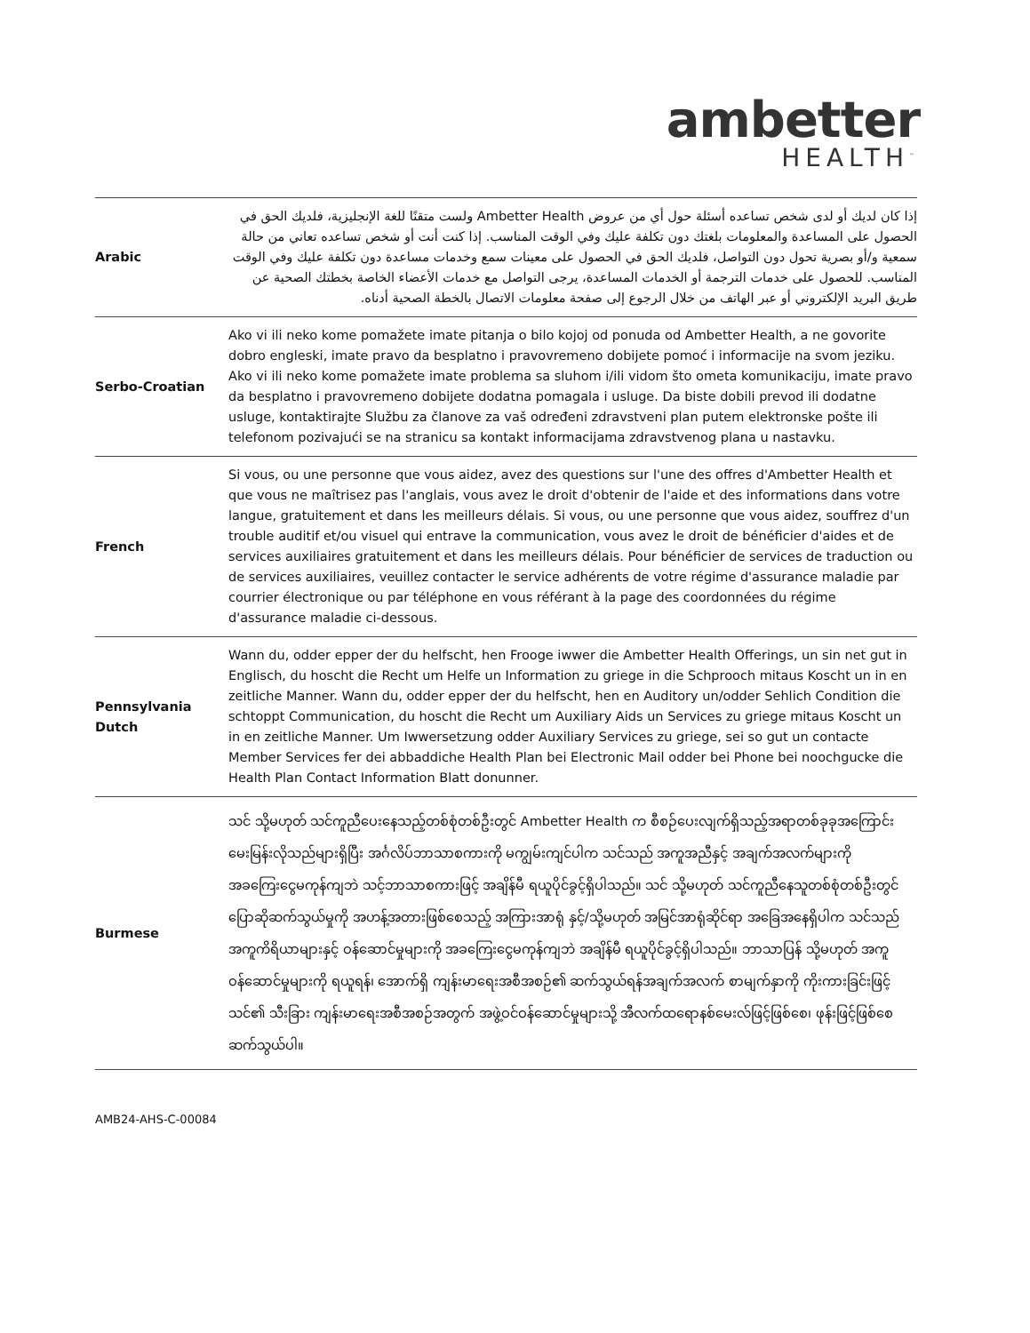ambetter
HEALTH<sup>™</sup>
| Arabic | إذا كان لديك أو لدى شخص تساعده أسئلة حول أي من عروض Ambetter Health ولست متقنًا للغة الإنجليزية، فلديك الحق في الحصول على المساعدة والمعلومات بلغتك دون تكلفة عليك وفي الوقت المناسب. إذا كنت أنت أو شخص تساعده تعاني من حالة سمعية و/أو بصرية تحول دون التواصل، فلديك الحق في الحصول على معينات سمع وخدمات مساعدة دون تكلفة عليك وفي الوقت المناسب. للحصول على خدمات الترجمة أو الخدمات المساعدة، يرجى التواصل مع خدمات الأعضاء الخاصة بخطتك الصحية عن طريق البريد الإلكتروني أو عبر الهاتف من خلال الرجوع إلى صفحة معلومات الاتصال بالخطة الصحية أدناه. |
| Serbo-Croatian | Ako vi ili neko kome pomažete imate pitanja o bilo kojoj od ponuda od Ambetter Health, a ne govorite dobro engleski, imate pravo da besplatno i pravovremeno dobijete pomoć i informacije na svom jeziku. Ako vi ili neko kome pomažete imate problema sa sluhom i/ili vidom što ometa komunikaciju, imate pravo da besplatno i pravovremeno dobijete dodatna pomagala i usluge. Da biste dobili prevod ili dodatne usluge, kontaktirajte Službu za članove za vaš određeni zdravstveni plan putem elektronske pošte ili telefonom pozivajući se na stranicu sa kontakt informacijama zdravstvenog plana u nastavku. |
| French | Si vous, ou une personne que vous aidez, avez des questions sur l'une des offres d'Ambetter Health et que vous ne maîtrisez pas l'anglais, vous avez le droit d'obtenir de l'aide et des informations dans votre langue, gratuitement et dans les meilleurs délais. Si vous, ou une personne que vous aidez, souffrez d'un trouble auditif et/ou visuel qui entrave la communication, vous avez le droit de bénéficier d'aides et de services auxiliaires gratuitement et dans les meilleurs délais. Pour bénéficier de services de traduction ou de services auxiliaires, veuillez contacter le service adhérents de votre régime d'assurance maladie par courrier électronique ou par téléphone en vous référant à la page des coordonnées du régime d'assurance maladie ci-dessous. |
| Pennsylvania Dutch | Wann du, odder epper der du helfscht, hen Frooge iwwer die Ambetter Health Offerings, un sin net gut in Englisch, du hoscht die Recht um Helfe un Information zu griege in die Schprooch mitaus Koscht un in en zeitliche Manner. Wann du, odder epper der du helfscht, hen en Auditory un/odder Sehlich Condition die schtoppt Communication, du hoscht die Recht um Auxiliary Aids un Services zu griege mitaus Koscht un in en zeitliche Manner. Um Iwwersetzung odder Auxiliary Services zu griege, sei so gut un contacte Member Services fer dei abbaddiche Health Plan bei Electronic Mail odder bei Phone bei noochgucke die Health Plan Contact Information Blatt donunner. |
| Burmese | သင် သို့မဟုတ် သင်ကူညီပေးနေသည့်တစ်စုံတစ်ဦးတွင် Ambetter Health က စီစဉ်ပေးလျက်ရှိသည့်အရာတစ်ခုခုအကြောင်း မေးမြန်းလိုသည်များရှိပြီး အင်္ဂလိပ်ဘာသာစကားကို မကျွမ်းကျင်ပါက သင်သည် အကူအညီနှင့် အချက်အလက်များကို အခကြေးငွေမကုန်ကျဘဲ သင့်ဘာသာစကားဖြင့် အချိန်မီ ရယူပိုင်ခွင့်ရှိပါသည်။ သင် သို့မဟုတ် သင်ကူညီနေသူတစ်စုံတစ်ဦးတွင် ပြောဆိုဆက်သွယ်မှုကို အဟန့်အတားဖြစ်စေသည့် အကြားအာရုံ နှင့်/သို့မဟုတ် အမြင်အာရုံဆိုင်ရာ အခြေအနေရှိပါက သင်သည် အကူကိရိယာများနှင့် ဝန်ဆောင်မှုများကို အခကြေးငွေမကုန်ကျဘဲ အချိန်မီ ရယူပိုင်ခွင့်ရှိပါသည်။ ဘာသာပြန် သို့မဟုတ် အကူဝန်ဆောင်မှုများကို ရယူရန်၊ အောက်ရှိ ကျန်းမာရေးအစီအစဉ်၏ ဆက်သွယ်ရန်အချက်အလက် စာမျက်နှာကို ကိုးကားခြင်းဖြင့် သင်၏ သီးခြား ကျန်းမာရေးအစီအစဉ်အတွက် အဖွဲ့ဝင်ဝန်ဆောင်မှုများသို့ အီလက်ထရောနစ်မေးလ်ဖြင့်ဖြစ်စေ၊ ဖုန်းဖြင့်ဖြစ်စေ ဆက်သွယ်ပါ။ |
AMB24-AHS-C-00084